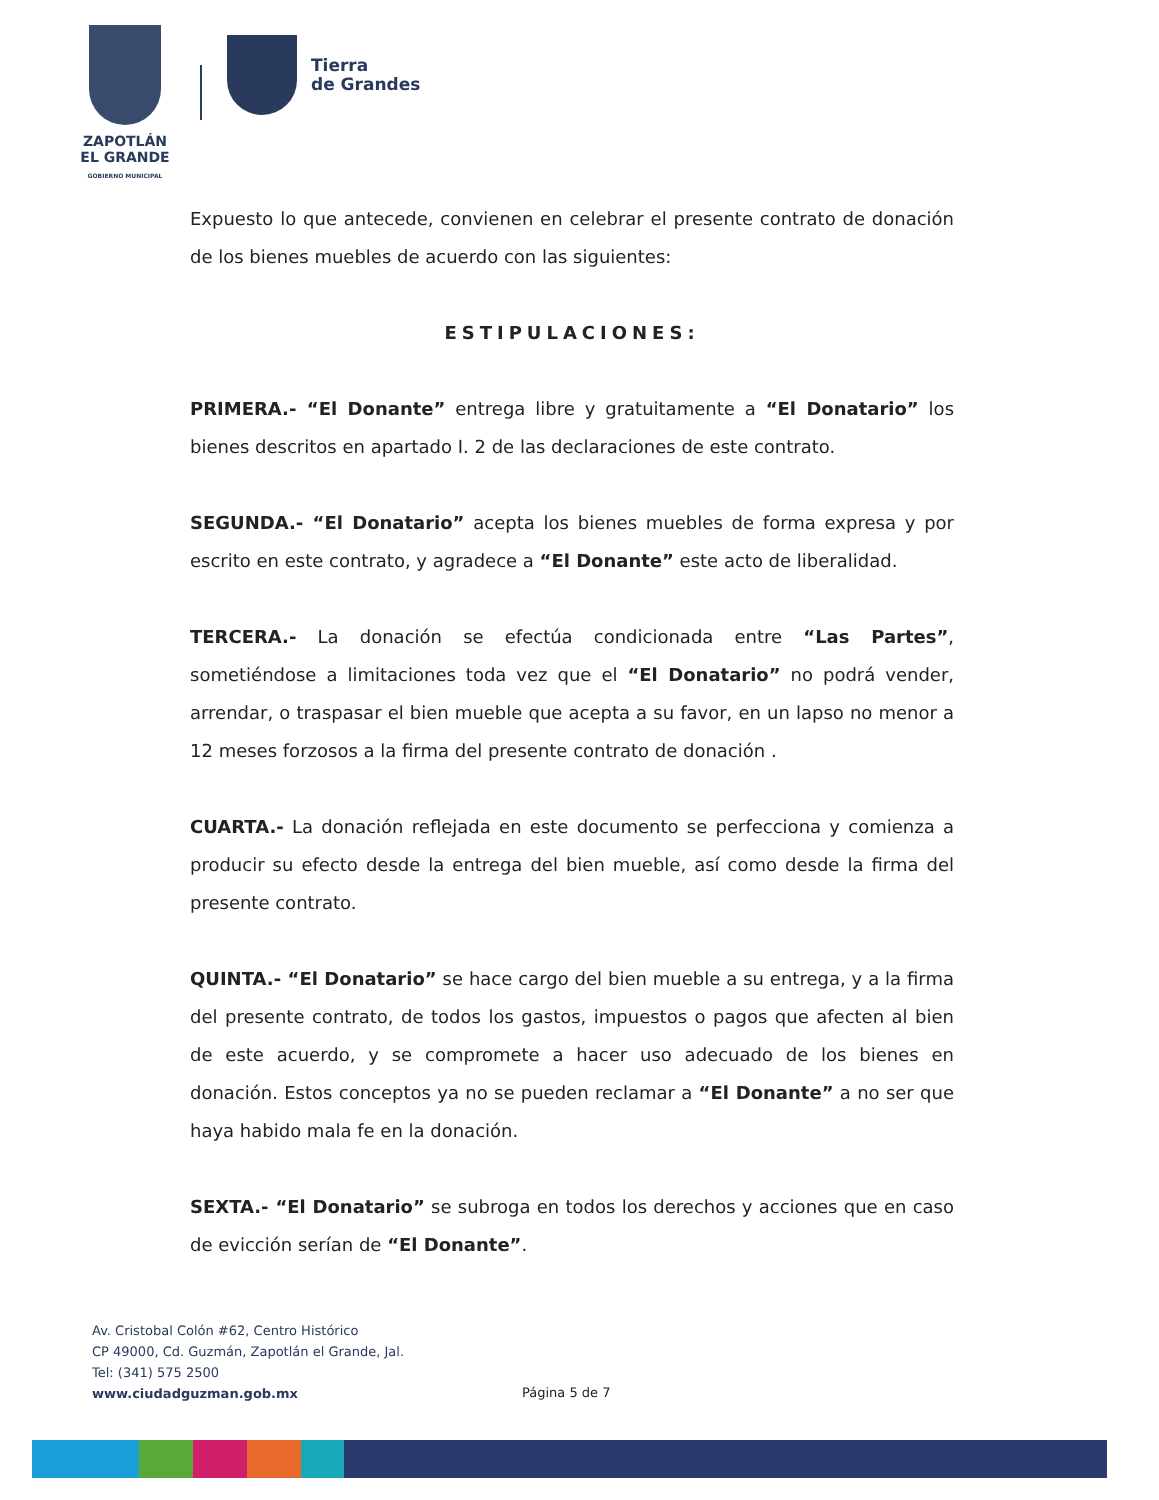ZAPOTLÁN
EL GRANDE
GOBIERNO MUNICIPAL
Tierra
de Grandes
Expuesto lo que antecede, convienen en celebrar el presente contrato de donación de los bienes muebles de acuerdo con las siguientes:
ESTIPULACIONES:
PRIMERA.- “El Donante” entrega libre y gratuitamente a “El Donatario” los bienes descritos en apartado I. 2 de las declaraciones de este contrato.
SEGUNDA.- “El Donatario” acepta los bienes muebles de forma expresa y por escrito en este contrato, y agradece a “El Donante” este acto de liberalidad.
TERCERA.- La donación se efectúa condicionada entre “Las Partes”, sometiéndose a limitaciones toda vez que el “El Donatario” no podrá vender, arrendar, o traspasar el bien mueble que acepta a su favor, en un lapso no menor a 12 meses forzosos a la firma del presente contrato de donación .
CUARTA.- La donación reflejada en este documento se perfecciona y comienza a producir su efecto desde la entrega del bien mueble, así como desde la firma del presente contrato.
QUINTA.- “El Donatario” se hace cargo del bien mueble a su entrega, y a la firma del presente contrato, de todos los gastos, impuestos o pagos que afecten al bien de este acuerdo, y se compromete a hacer uso adecuado de los bienes en donación. Estos conceptos ya no se pueden reclamar a “El Donante” a no ser que haya habido mala fe en la donación.
SEXTA.- “El Donatario” se subroga en todos los derechos y acciones que en caso de evicción serían de “El Donante”.
Av. Cristobal Colón #62, Centro Histórico
CP 49000, Cd. Guzmán, Zapotlán el Grande, Jal.
Tel: (341) 575 2500
www.ciudadguzman.gob.mx
Página 5 de 7